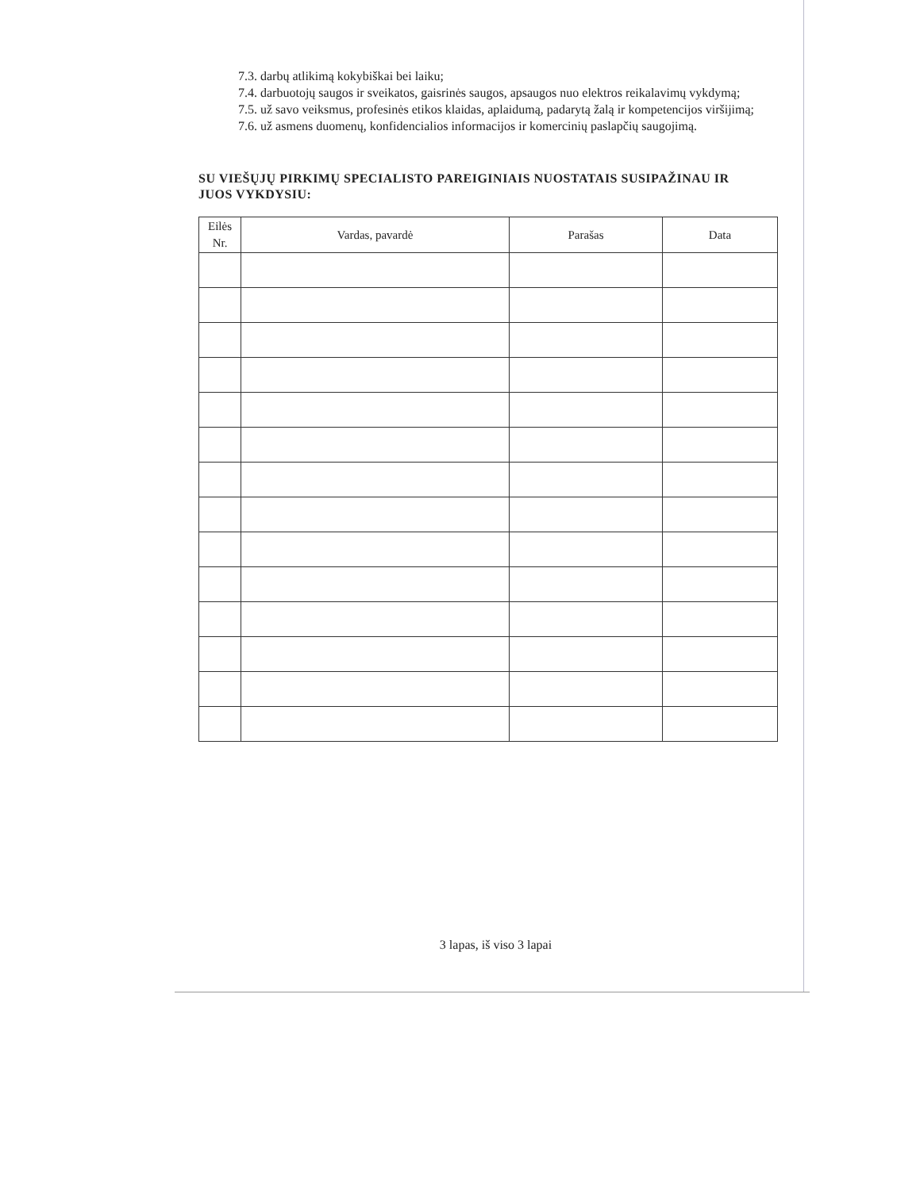7.3. darbų atlikimą kokybiškai bei laiku;
7.4. darbuotojų saugos ir sveikatos, gaisrinės saugos, apsaugos nuo elektros reikalavimų vykdymą;
7.5. už savo veiksmus, profesinės etikos klaidas, aplaidumą, padarytą žalą ir kompetencijos viršijimą;
7.6. už asmens duomenų, konfidencialios informacijos ir komercinių paslapčių saugojimą.
SU VIEŠŲJŲ PIRKIMŲ SPECIALISTO PAREIGINIAIS NUOSTATAIS SUSIPAŽINAU IR JUOS VYKDYSIU:
| Eilės Nr. | Vardas, pavardė | Parašas | Data |
| --- | --- | --- | --- |
3 lapas, iš viso 3 lapai